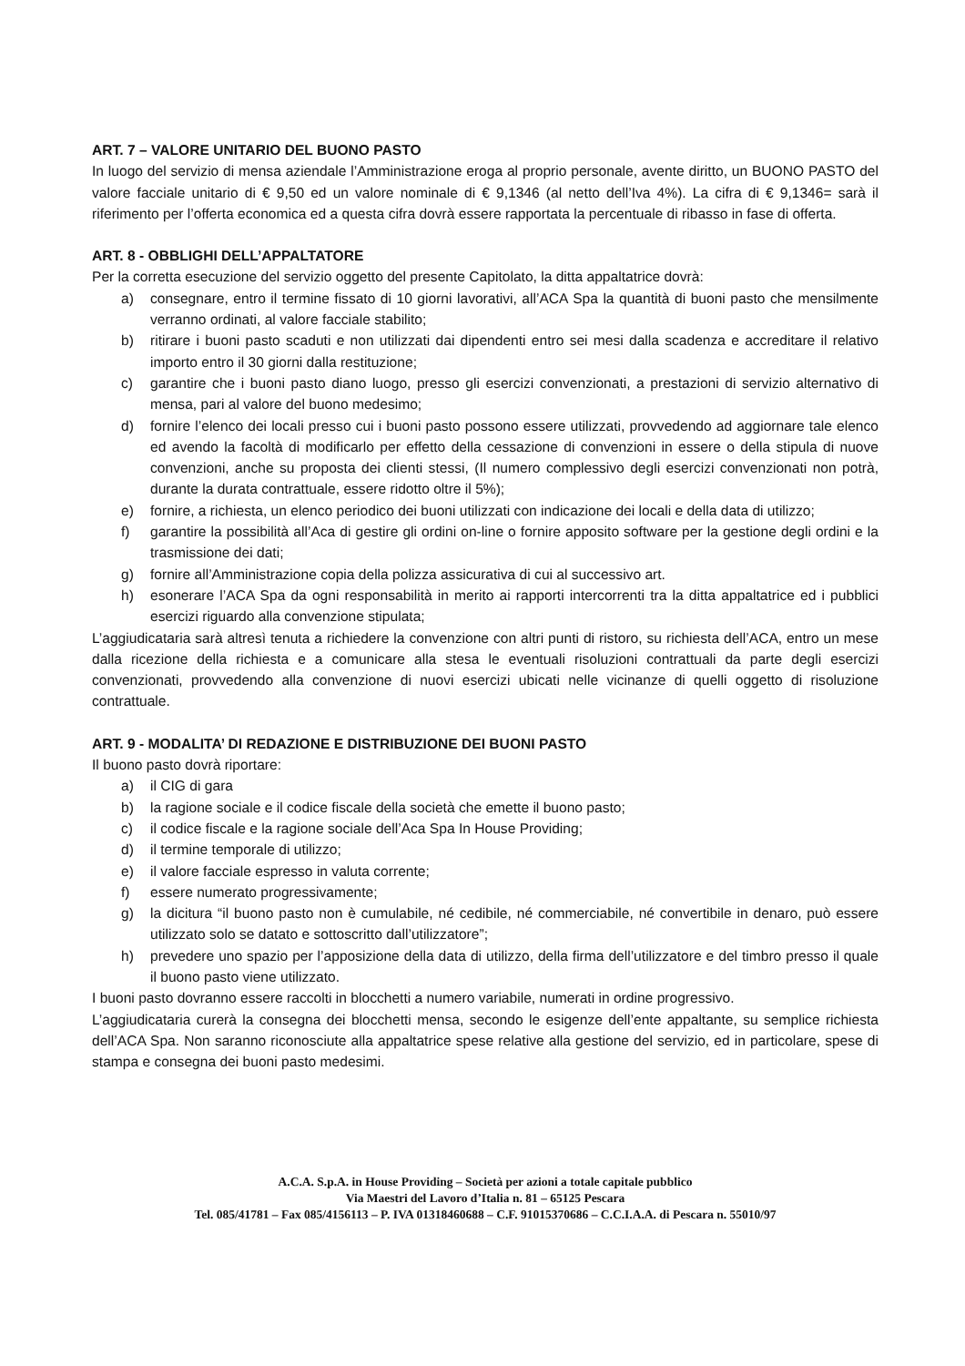ART. 7 – VALORE UNITARIO DEL BUONO PASTO
In luogo del servizio di mensa aziendale l’Amministrazione eroga al proprio personale, avente diritto, un BUONO PASTO del valore facciale unitario di € 9,50 ed un valore nominale di € 9,1346 (al netto dell’Iva 4%). La cifra di € 9,1346= sarà il riferimento per l’offerta economica ed a questa cifra dovrà essere rapportata la percentuale di ribasso in fase di offerta.
ART. 8 - OBBLIGHI DELL’APPALTATORE
Per la corretta esecuzione del servizio oggetto del presente Capitolato, la ditta appaltatrice dovrà:
a) consegnare, entro il termine fissato di 10 giorni lavorativi, all’ACA Spa la quantità di buoni pasto che mensilmente verranno ordinati, al valore facciale stabilito;
b) ritirare i buoni pasto scaduti e non utilizzati dai dipendenti entro sei mesi dalla scadenza e accreditare il relativo importo entro il 30 giorni dalla restituzione;
c) garantire che i buoni pasto diano luogo, presso gli esercizi convenzionati, a prestazioni di servizio alternativo di mensa, pari al valore del buono medesimo;
d) fornire l’elenco dei locali presso cui i buoni pasto possono essere utilizzati, provvedendo ad aggiornare tale elenco ed avendo la facoltà di modificarlo per effetto della cessazione di convenzioni in essere o della stipula di nuove convenzioni, anche su proposta dei clienti stessi, (Il numero complessivo degli esercizi convenzionati non potrà, durante la durata contrattuale, essere ridotto oltre il 5%);
e) fornire, a richiesta, un elenco periodico dei buoni utilizzati con indicazione dei locali e della data di utilizzo;
f) garantire la possibilità all’Aca di gestire gli ordini on-line o fornire apposito software per la gestione degli ordini e la trasmissione dei dati;
g) fornire all’Amministrazione copia della polizza assicurativa di cui al successivo art.
h) esonerare l’ACA Spa da ogni responsabilità in merito ai rapporti intercorrenti tra la ditta appaltatrice ed i pubblici esercizi riguardo alla convenzione stipulata;
L’aggiudicataria sarà altresì tenuta a richiedere la convenzione con altri punti di ristoro, su richiesta dell’ACA, entro un mese dalla ricezione della richiesta e a comunicare alla stesa le eventuali risoluzioni contrattuali da parte degli esercizi convenzionati, provvedendo alla convenzione di nuovi esercizi ubicati nelle vicinanze di quelli oggetto di risoluzione contrattuale.
ART. 9 - MODALITA’ DI REDAZIONE E DISTRIBUZIONE DEI BUONI PASTO
Il buono pasto dovrà riportare:
a) il CIG di gara
b) la ragione sociale e il codice fiscale della società che emette il buono pasto;
c) il codice fiscale e la ragione sociale dell’Aca Spa In House Providing;
d) il termine temporale di utilizzo;
e) il valore facciale espresso in valuta corrente;
f) essere numerato progressivamente;
g) la dicitura “il buono pasto non è cumulabile, né cedibile, né commerciabile, né convertibile in denaro, può essere utilizzato solo se datato e sottoscritto dall’utilizzatore”;
h) prevedere uno spazio per l’apposizione della data di utilizzo, della firma dell’utilizzatore e del timbro presso il quale il buono pasto viene utilizzato.
I buoni pasto dovranno essere raccolti in blocchetti a numero variabile, numerati in ordine progressivo.
L’aggiudicataria curerà la consegna dei blocchetti mensa, secondo le esigenze dell’ente appaltante, su semplice richiesta dell’ACA Spa. Non saranno riconosciute alla appaltatrice spese relative alla gestione del servizio, ed in particolare, spese di stampa e consegna dei buoni pasto medesimi.
A.C.A. S.p.A. in House Providing – Società per azioni a totale capitale pubblico
Via Maestri del Lavoro d’Italia n. 81 – 65125 Pescara
Tel. 085/41781 – Fax 085/4156113 – P. IVA 01318460688 – C.F. 91015370686 – C.C.I.A.A. di Pescara n. 55010/97